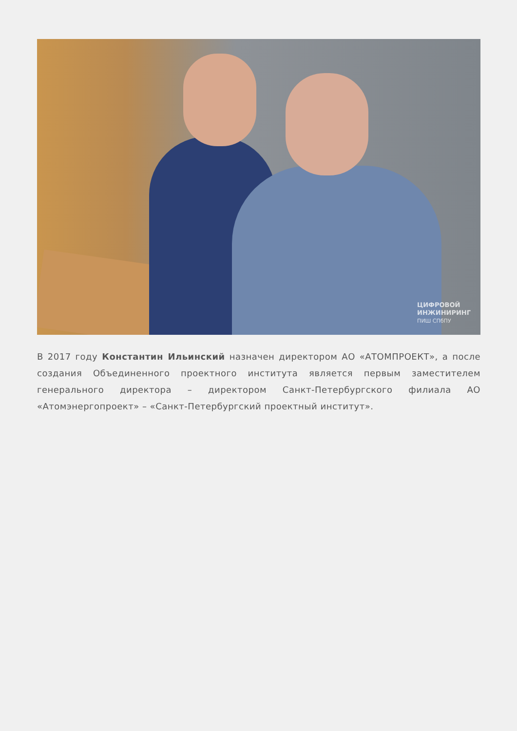ЦИФРОВОЙ
ИНЖИНИРИНГ
ПИШ СПбПУ
В 2017 году Константин Ильинский назначен директором АО «АТОМПРОЕКТ», а после создания Объединенного проектного института является первым заместителем генерального директора – директором Санкт-Петербургского филиала АО «Атомэнергопроект» – «Санкт-Петербургский проектный институт».